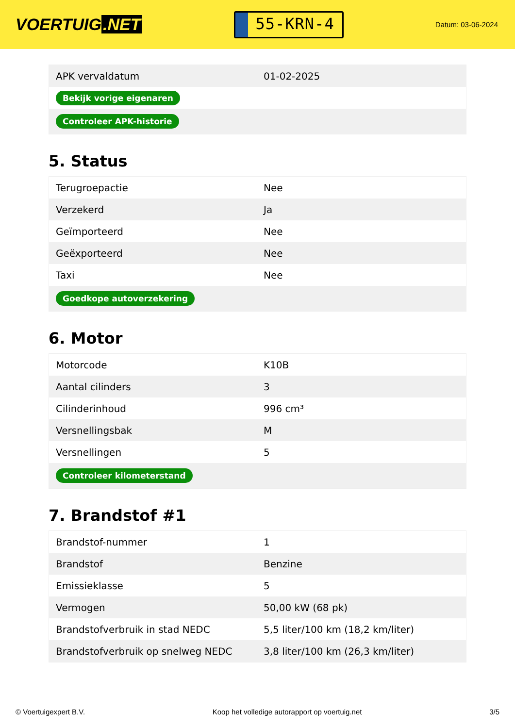VOERTUIG.NET
55-KRN-4
Datum: 03-06-2024
| APK vervaldatum | 01-02-2025 |
| Bekijk vorige eigenaren | |
| Controleer APK-historie | |
5. Status
| Terugroepactie | Nee |
| Verzekerd | Ja |
| Geïmporteerd | Nee |
| Geëxporteerd | Nee |
| Taxi | Nee |
| Goedkope autoverzekering | |
6. Motor
| Motorcode | K10B |
| Aantal cilinders | 3 |
| Cilinderinhoud | 996 cm³ |
| Versnellingsbak | M |
| Versnellingen | 5 |
| Controleer kilometerstand | |
7. Brandstof #1
| Brandstof-nummer | 1 |
| Brandstof | Benzine |
| Emissieklasse | 5 |
| Vermogen | 50,00 kW (68 pk) |
| Brandstofverbruik in stad NEDC | 5,5 liter/100 km (18,2 km/liter) |
| Brandstofverbruik op snelweg NEDC | 3,8 liter/100 km (26,3 km/liter) |
© Voertuigexpert B.V. Koop het volledige autorapport op voertuig.net 3/5